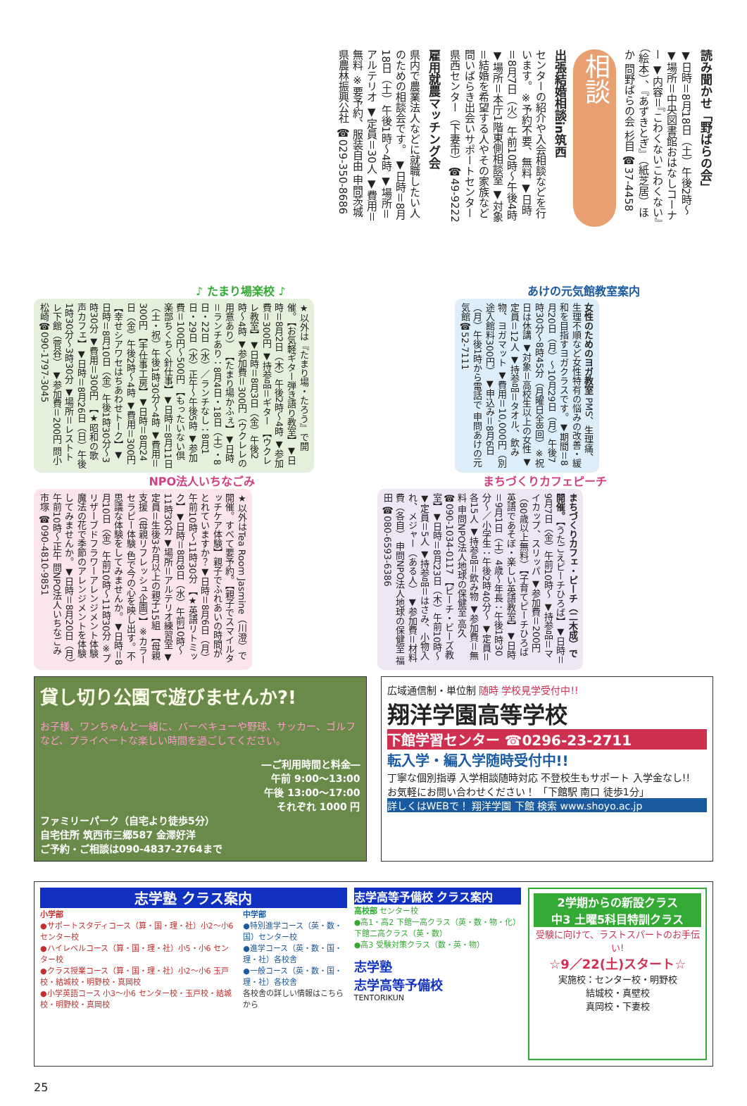読み聞かせ「野ばらの会」
▼日時＝8月18日（土）午後2時〜 ▼場所＝中央図書館おはなしコーナー ▼内容＝『こわくないこわくない』（絵本）、『あずきとぎ』（紙芝居）ほか 問野ばらの会 杉目 ☎37-4458
相談
出張結婚相談in筑西
センターの紹介や入会相談などを行います。※予約不要、無料 ▼日時＝8月7日（火）午前10時〜午後4時 ▼場所＝本庁1階東側相談室 ▼対象＝結婚を希望する人やその家族など 問いばらき出会いサポートセンター県西センター（下妻市）☎49-9222
雇用就農マッチング会
県内で農業法人などに就職したい人のための相談会です。 ▼日時＝8月18日（土）午後1時〜4時 ▼場所＝アルテリオ ▼定員＝30人 ▼費用＝無料 ※要予約、服装自由 申問茨城県農林振興公社 ☎029-350-8686
♪ たまり場楽校 ♪
★以外は『たまり場・たろう』で開催。【お気軽ギター弾き語り教室】▼日時＝8月2日（木）午後2時〜4時 ▼参加費＝300円 ▼持参品＝ギター 【ウクレレ教室】▼日時＝8月3日（金）午後2時〜4時 ▼参加費＝300円（ウクレレの用意あり） 【たまり場かふぇ】▼日時＝ランチあり：8月4日・18日（土）・8日・22日（水）／ランチなし：8月1日・29日（水）正午〜午後5時 ▼参加費＝100円〜500円 【もったいない倶楽部ちくちく針仕事】▼日時＝8月11日（土・祝）午後1時30分〜4時 ▼費用＝300円 【手仕事工房】▼日時＝8月24日（金）午後2時〜4時 ▼費用＝300円 【幸せシアワセはちあわせトーク】▼日時＝8月10日（金）午後1時30分〜3時30分 ▼費用＝300円 【★昭和の歌声カフェ】▼日時＝8月26日（日）午後1時30分〜3時30分 ▼場所＝レストトレ下館（菅谷） ▼参加費＝200円 問小松崎☎090-1797-3045
あけの元気館教室案内
女性のためのヨガ教室 PMS、生理痛、生理不順など女性特有の悩みの改善・緩和を目指すヨガクラスです。▼期間＝8月20日（月）〜10月29日（月）午後7時30分〜8時45分（月曜日全8回）※祝日は休講 ▼対象＝高校生以上の女性 ▼定員＝12人 ▼持参品＝タオル、飲み物、ヨガマット ▼費用＝10,000円（別途入館料300円） ▼申込み＝8月6日（月）午後1時から電話で 申問あけの元気館☎52-7111
NPO法人いちなごみ
★以外はTea Room Jasmine（川澄）で開催。すべて要予約。【親子でスマイルタッチケア体験】親子でふれあいの時間がとれていますか？▼日時＝8月6日（月）午前10時〜11時30分 【★英語リトミック】▼日時＝8月8日（水）午前10時〜11時30分 ▼場所＝アルテリオ練習室 ▼定員＝生後3か月以上の親子15組 【母親支援（母親リフレッシュ企画）】※カラーセラピー体験 色で今の心を映し出す。不思議な体験をしてみませんか。▼日時＝8月10日（金）午前10時〜11時30分 ※プリザーブドフラワーアレンジメント体験 魔法の花で季節のアレンジメントを体験してみませんか。▼日時＝8月20日（月）午前10時〜正午 問NPO法人いちなごみ 市塚 ☎090-4810-9851
まちづくりカフェピーチ
まちづくりカフェ・ピーチ（二木成）で開催。【うたごえピーチひろば】▼日時＝9月7日（金）午前10時〜 ▼持参品＝マイカップ、スリッパ ▼参加費＝200円（80歳以上無料）【子育てピーチひろば 英語であそぼ・楽しい英語教室】▼日時＝9月1日（土）4歳〜年長：午後1時30分〜／小学生：午後2時40分〜 ▼定員＝各15人 ▼持参品＝飲み物 ▼参加費＝無料 申問NPO法人地球の保健室 高久 ☎090-1034-0117 【ピーチ・ビーズ教室】▼日時＝8月23日（木）午前10時〜 ▼定員＝5人 ▼持参品＝はさみ、小物入れ、メジャー（ある人） ▼参加費＝材料費（各自） 申問NPO法人地球の保健室 福田 ☎080-6593-6386
貸し切り公園で遊びませんか?!
お子様、ワンちゃんと一緒に、バーベキューや野球、サッカー、ゴルフなど、プライベートな楽しい時間を過ごしてください。
―ご利用時間と料金―
午前 9:00〜13:00
午後 13:00〜17:00
それぞれ 1000 円
ファミリーパーク（自宅より徒歩5分）
自宅住所 筑西市三郷587 金澤好洋
ご予約・ご相談は090-4837-2764まで
広域通信制・単位制 随時 学校見学受付中!!
翔洋学園高等学校
下館学習センター ☎0296-23-2711
転入学・編入学随時受付中!!
丁寧な個別指導 入学相談随時対応 不登校生もサポート 入学金なし!!
お気軽にお問い合わせください！ 「下館駅 南口 徒歩1分」
詳しくはWEBで！ 翔洋学園 下館 検索 www.shoyo.ac.jp
志学塾 クラス案内
小学部
●サポートスタディコース（算・国・理・社）小2〜小6 センター校
●ハイレベルコース（算・国・理・社）小5・小6 センター校
●クラス授業コース（算・国・理・社）小2〜小6 玉戸校・結城校・明野校・真岡校
●小学英語コース 小3〜小6 センター校・玉戸校・結城校・明野校・真岡校
中学部
●特別進学コース（英・数・国）センター校
●進学コース（英・数・国・理・社）各校舎
●一般コース（英・数・国・理・社）各校舎
各校舎の詳しい情報はこちらから
志学高等予備校 クラス案内
高校部 センター校
●高1・高2 下館一高クラス（英・数・物・化）下館二高クラス（英・数）
●高3 受験対策クラス（数・英・物）
志学塾
志学高等予備校
TENTORIKUN
2学期からの新設クラス
中3 土曜5科目特訓クラス
受験に向けて、ラストスパートのお手伝い!
☆9／22(土)スタート☆
実施校：センター校・明野校
結城校・真壁校
真岡校・下妻校
25